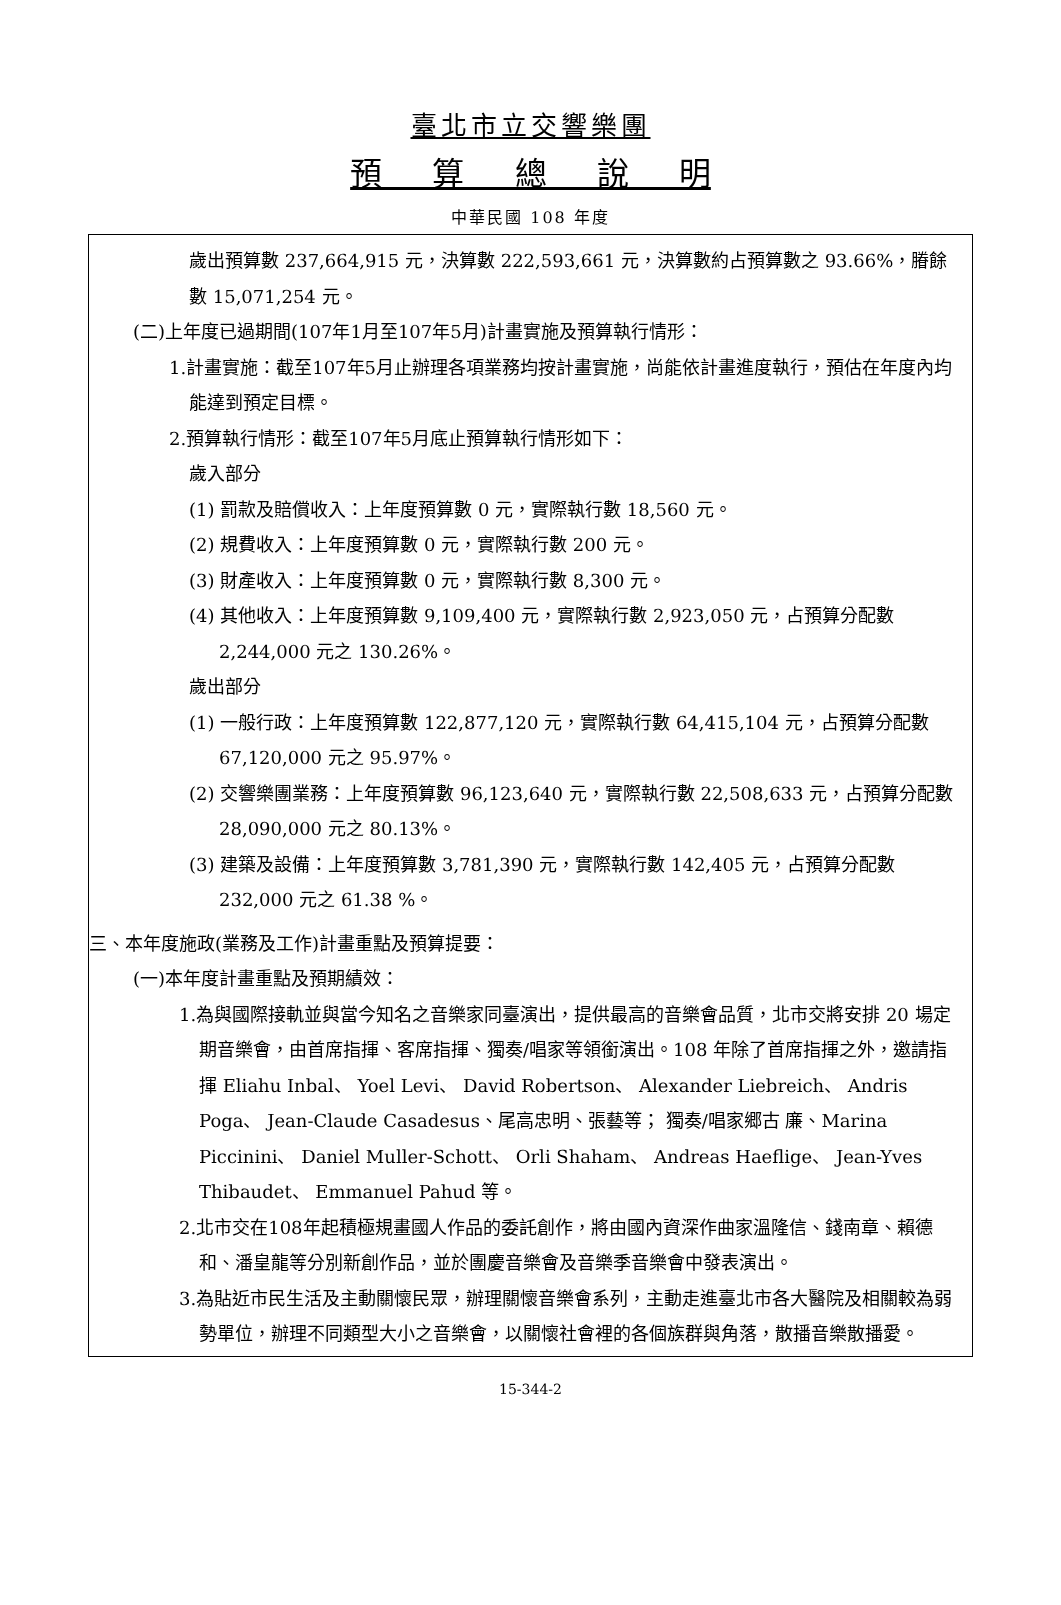臺北市立交響樂團
預 算 總 說 明
中華民國 108 年度
歲出預算數 237,664,915 元，決算數 222,593,661 元，決算數約占預算數之 93.66%，膡餘數 15,071,254 元。
(二)上年度已過期間(107年1月至107年5月)計畫實施及預算執行情形：
1.計畫實施：截至107年5月止辦理各項業務均按計畫實施，尚能依計畫進度執行，預估在年度內均能達到預定目標。
2.預算執行情形：截至107年5月底止預算執行情形如下：
歲入部分
(1) 罰款及賠償收入：上年度預算數 0 元，實際執行數 18,560 元。
(2) 規費收入：上年度預算數 0 元，實際執行數 200 元。
(3) 財產收入：上年度預算數 0 元，實際執行數 8,300 元。
(4) 其他收入：上年度預算數 9,109,400 元，實際執行數 2,923,050 元，占預算分配數 2,244,000 元之 130.26%。
歲出部分
(1) 一般行政：上年度預算數 122,877,120 元，實際執行數 64,415,104 元，占預算分配數 67,120,000 元之 95.97%。
(2) 交響樂團業務：上年度預算數 96,123,640 元，實際執行數 22,508,633 元，占預算分配數 28,090,000 元之 80.13%。
(3) 建築及設備：上年度預算數 3,781,390 元，實際執行數 142,405 元，占預算分配數 232,000 元之 61.38 %。
三、本年度施政(業務及工作)計畫重點及預算提要：
(一)本年度計畫重點及預期績效：
1.為與國際接軌並與當今知名之音樂家同臺演出，提供最高的音樂會品質，北市交將安排 20 場定期音樂會，由首席指揮、客席指揮、獨奏/唱家等領銜演出。108 年除了首席指揮之外，邀請指揮 Eliahu Inbal、 Yoel Levi、 David Robertson、 Alexander Liebreich、 Andris Poga、 Jean-Claude Casadesus、尾高忠明、張藝等； 獨奏/唱家郷古 廉、Marina Piccinini、 Daniel Muller-Schott、 Orli Shaham、 Andreas Haeflige、 Jean-Yves Thibaudet、 Emmanuel Pahud 等。
2.北市交在108年起積極規畫國人作品的委託創作，將由國內資深作曲家溫隆信、錢南章、賴德和、潘皇龍等分別新創作品，並於團慶音樂會及音樂季音樂會中發表演出。
3.為貼近市民生活及主動關懷民眾，辦理關懷音樂會系列，主動走進臺北市各大醫院及相關較為弱勢單位，辦理不同類型大小之音樂會，以關懷社會裡的各個族群與角落，散播音樂散播愛。
15-344-2